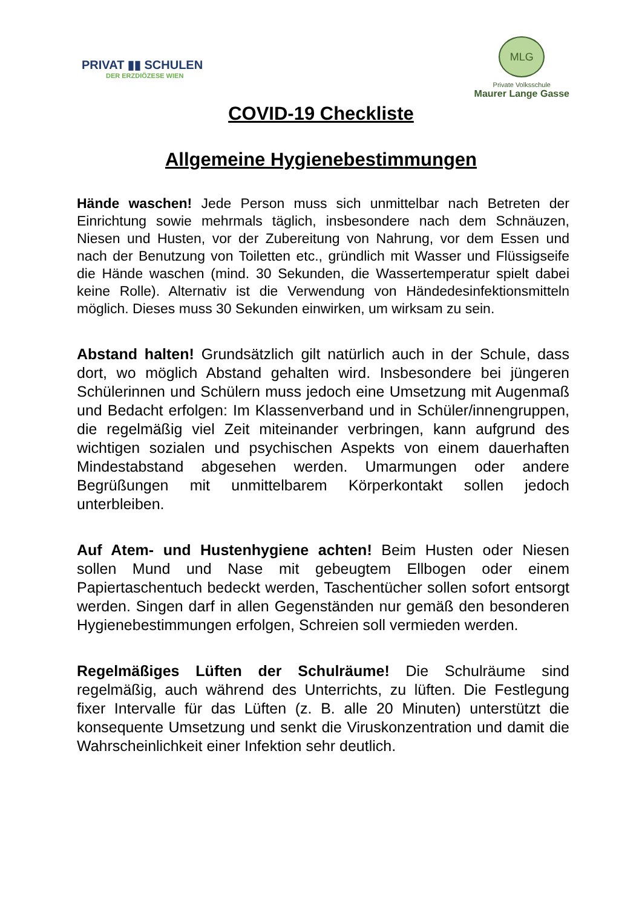PRIVAT ▮▮ SCHULEN
DER ERZDIÖZESE WIEN
MLG
Private Volksschule
Maurer Lange Gasse
COVID-19 Checkliste
Allgemeine Hygienebestimmungen
Hände waschen! Jede Person muss sich unmittelbar nach Betreten der Einrichtung sowie mehrmals täglich, insbesondere nach dem Schnäuzen, Niesen und Husten, vor der Zubereitung von Nahrung, vor dem Essen und nach der Benutzung von Toiletten etc., gründlich mit Wasser und Flüssigseife die Hände waschen (mind. 30 Sekunden, die Wassertemperatur spielt dabei keine Rolle). Alternativ ist die Verwendung von Händedesinfektionsmitteln möglich. Dieses muss 30 Sekunden einwirken, um wirksam zu sein.
Abstand halten! Grundsätzlich gilt natürlich auch in der Schule, dass dort, wo möglich Abstand gehalten wird. Insbesondere bei jüngeren Schülerinnen und Schülern muss jedoch eine Umsetzung mit Augenmaß und Bedacht erfolgen: Im Klassenverband und in Schüler/innengruppen, die regelmäßig viel Zeit miteinander verbringen, kann aufgrund des wichtigen sozialen und psychischen Aspekts von einem dauerhaften Mindestabstand abgesehen werden. Umarmungen oder andere Begrüßungen mit unmittelbarem Körperkontakt sollen jedoch unterbleiben.
Auf Atem- und Hustenhygiene achten! Beim Husten oder Niesen sollen Mund und Nase mit gebeugtem Ellbogen oder einem Papiertaschentuch bedeckt werden, Taschentücher sollen sofort entsorgt werden. Singen darf in allen Gegenständen nur gemäß den besonderen Hygienebestimmungen erfolgen, Schreien soll vermieden werden.
Regelmäßiges Lüften der Schulräume! Die Schulräume sind regelmäßig, auch während des Unterrichts, zu lüften. Die Festlegung fixer Intervalle für das Lüften (z. B. alle 20 Minuten) unterstützt die konsequente Umsetzung und senkt die Viruskonzentration und damit die Wahrscheinlichkeit einer Infektion sehr deutlich.